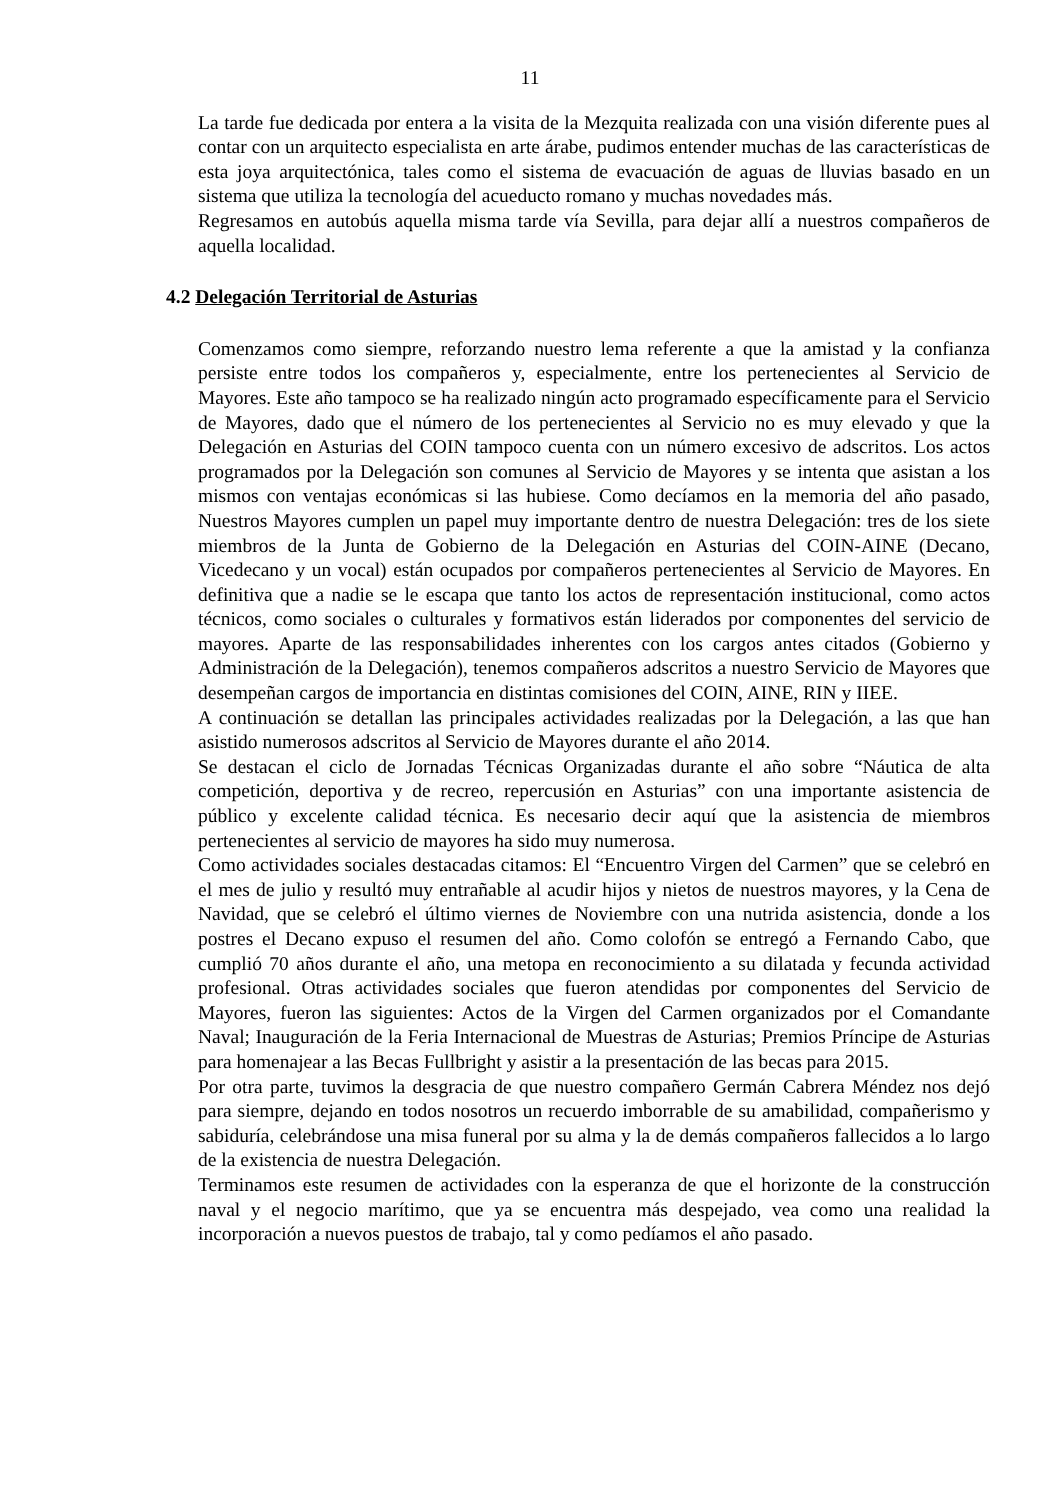11
La tarde fue dedicada por entera a la visita de la Mezquita realizada con una visión diferente pues al contar con un arquitecto especialista en arte árabe, pudimos entender muchas de las características de esta joya arquitectónica, tales como el sistema de evacuación de aguas de lluvias basado en un sistema que utiliza la tecnología del acueducto romano y muchas novedades más.
Regresamos en autobús aquella misma tarde vía Sevilla, para dejar allí a nuestros compañeros de aquella localidad.
4.2 Delegación Territorial de Asturias
Comenzamos como siempre, reforzando nuestro lema referente a que la amistad y la confianza persiste entre todos los compañeros y, especialmente, entre los pertenecientes al Servicio de Mayores. Este año tampoco se ha realizado ningún acto programado específicamente para el Servicio de Mayores, dado que el número de los pertenecientes al Servicio no es muy elevado y que la Delegación en Asturias del COIN tampoco cuenta con un número excesivo de adscritos. Los actos programados por la Delegación son comunes al Servicio de Mayores y se intenta que asistan a los mismos con ventajas económicas si las hubiese. Como decíamos en la memoria del año pasado, Nuestros Mayores cumplen un papel muy importante dentro de nuestra Delegación: tres de los siete miembros de la Junta de Gobierno de la Delegación en Asturias del COIN-AINE (Decano, Vicedecano y un vocal) están ocupados por compañeros pertenecientes al Servicio de Mayores. En definitiva que a nadie se le escapa que tanto los actos de representación institucional, como actos técnicos, como sociales o culturales y formativos están liderados por componentes del servicio de mayores. Aparte de las responsabilidades inherentes con los cargos antes citados (Gobierno y Administración de la Delegación), tenemos compañeros adscritos a nuestro Servicio de Mayores que desempeñan cargos de importancia en distintas comisiones del COIN, AINE, RIN y IIEE.
A continuación se detallan las principales actividades realizadas por la Delegación, a las que han asistido numerosos adscritos al Servicio de Mayores durante el año 2014.
Se destacan el ciclo de Jornadas Técnicas Organizadas durante el año sobre “Náutica de alta competición, deportiva y de recreo, repercusión en Asturias” con una importante asistencia de público y excelente calidad técnica. Es necesario decir aquí que la asistencia de miembros pertenecientes al servicio de mayores ha sido muy numerosa.
Como actividades sociales destacadas citamos: El “Encuentro Virgen del Carmen” que se celebró en el mes de julio y resultó muy entrañable al acudir hijos y nietos de nuestros mayores, y la Cena de Navidad, que se celebró el último viernes de Noviembre con una nutrida asistencia, donde a los postres el Decano expuso el resumen del año. Como colofón se entregó a Fernando Cabo, que cumplió 70 años durante el año, una metopa en reconocimiento a su dilatada y fecunda actividad profesional. Otras actividades sociales que fueron atendidas por componentes del Servicio de Mayores, fueron las siguientes: Actos de la Virgen del Carmen organizados por el Comandante Naval; Inauguración de la Feria Internacional de Muestras de Asturias; Premios Príncipe de Asturias para homenajear a las Becas Fullbright y asistir a la presentación de las becas para 2015.
Por otra parte, tuvimos la desgracia de que nuestro compañero Germán Cabrera Méndez nos dejó para siempre, dejando en todos nosotros un recuerdo imborrable de su amabilidad, compañerismo y sabiduría, celebrándose una misa funeral por su alma y la de demás compañeros fallecidos a lo largo de la existencia de nuestra Delegación.
Terminamos este resumen de actividades con la esperanza de que el horizonte de la construcción naval y el negocio marítimo, que ya se encuentra más despejado, vea como una realidad la incorporación a nuevos puestos de trabajo, tal y como pedíamos el año pasado.